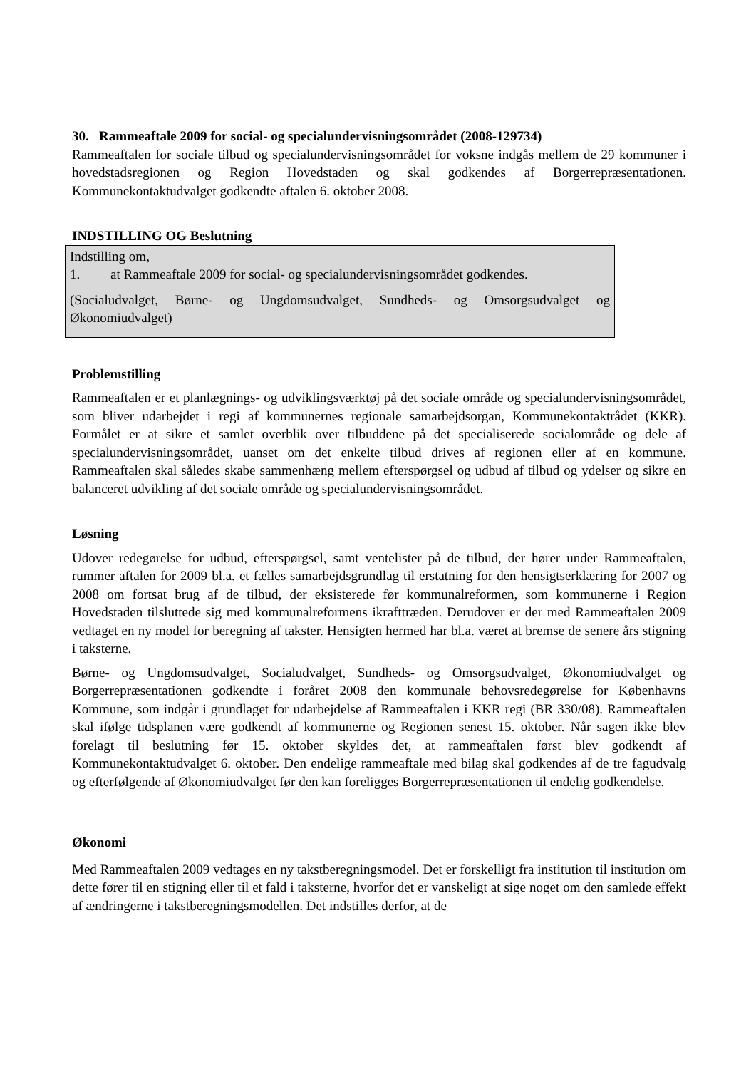30. Rammeaftale 2009 for social- og specialundervisningsområdet (2008-129734)
Rammeaftalen for sociale tilbud og specialundervisningsområdet for voksne indgås mellem de 29 kommuner i hovedstadsregionen og Region Hovedstaden og skal godkendes af Borgerrepræsentationen. Kommunekontaktudvalget godkendte aftalen 6. oktober 2008.
INDSTILLING OG Beslutning
Indstilling om,
1. at Rammeaftale 2009 for social- og specialundervisningsområdet godkendes.
(Socialudvalget, Børne- og Ungdomsudvalget, Sundheds- og Omsorgsudvalget og Økonomiudvalget)
Problemstilling
Rammeaftalen er et planlægnings- og udviklingsværktøj på det sociale område og specialundervisningsområdet, som bliver udarbejdet i regi af kommunernes regionale samarbejdsorgan, Kommunekontaktrådet (KKR). Formålet er at sikre et samlet overblik over tilbuddene på det specialiserede socialområde og dele af specialundervisningsområdet, uanset om det enkelte tilbud drives af regionen eller af en kommune. Rammeaftalen skal således skabe sammenhæng mellem efterspørgsel og udbud af tilbud og ydelser og sikre en balanceret udvikling af det sociale område og specialundervisningsområdet.
Løsning
Udover redegørelse for udbud, efterspørgsel, samt ventelister på de tilbud, der hører under Rammeaftalen, rummer aftalen for 2009 bl.a. et fælles samarbejdsgrundlag til erstatning for den hensigtserklæring for 2007 og 2008 om fortsat brug af de tilbud, der eksisterede før kommunalreformen, som kommunerne i Region Hovedstaden tilsluttede sig med kommunalreformens ikrafttræden. Derudover er der med Rammeaftalen 2009 vedtaget en ny model for beregning af takster. Hensigten hermed har bl.a. været at bremse de senere års stigning i taksterne.
Børne- og Ungdomsudvalget, Socialudvalget, Sundheds- og Omsorgsudvalget, Økonomiudvalget og Borgerrepræsentationen godkendte i foråret 2008 den kommunale behovsredegørelse for Københavns Kommune, som indgår i grundlaget for udarbejdelse af Rammeaftalen i KKR regi (BR 330/08). Rammeaftalen skal ifølge tidsplanen være godkendt af kommunerne og Regionen senest 15. oktober. Når sagen ikke blev forelagt til beslutning før 15. oktober skyldes det, at rammeaftalen først blev godkendt af Kommunekontaktudvalget 6. oktober. Den endelige rammeaftale med bilag skal godkendes af de tre fagudvalg og efterfølgende af Økonomiudvalget før den kan foreligges Borgerrepræsentationen til endelig godkendelse.
Økonomi
Med Rammeaftalen 2009 vedtages en ny takstberegningsmodel. Det er forskelligt fra institution til institution om dette fører til en stigning eller til et fald i taksterne, hvorfor det er vanskeligt at sige noget om den samlede effekt af ændringerne i takstberegningsmodellen. Det indstilles derfor, at de